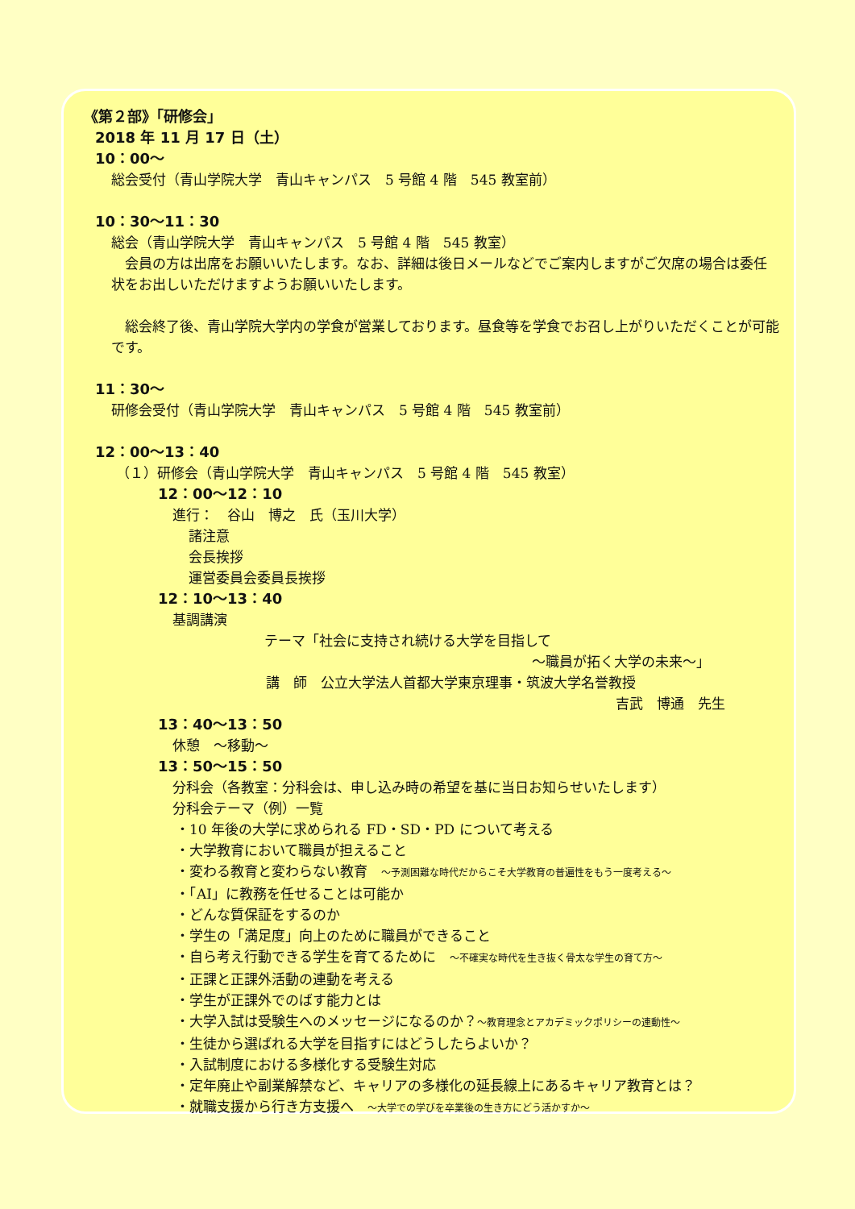《第２部》「研修会」
2018 年 11 月 17 日（土）
10：00～
総会受付（青山学院大学　青山キャンパス　5 号館 4 階　545 教室前）
10：30～11：30
総会（青山学院大学　青山キャンパス　5 号館 4 階　545 教室）
　会員の方は出席をお願いいたします。なお、詳細は後日メールなどでご案内しますがご欠席の場合は委任状をお出しいただけますようお願いいたします。
　総会終了後、青山学院大学内の学食が営業しております。昼食等を学食でお召し上がりいただくことが可能です。
11：30～
研修会受付（青山学院大学　青山キャンパス　5 号館 4 階　545 教室前）
12：00～13：40
（１）研修会（青山学院大学　青山キャンパス　5 号館 4 階　545 教室）
12：00～12：10
進行：　谷山　博之　氏（玉川大学）
諸注意
会長挨拶
運営委員会委員長挨拶
12：10～13：40
基調講演
テーマ「社会に支持され続ける大学を目指して
～職員が拓く大学の未来～」
講　師　公立大学法人首都大学東京理事・筑波大学名誉教授
吉武　博通　先生
13：40～13：50
休憩　～移動～
13：50～15：50
分科会（各教室：分科会は、申し込み時の希望を基に当日お知らせいたします）
分科会テーマ（例）一覧
・10 年後の大学に求められる FD・SD・PD について考える
・大学教育において職員が担えること
・変わる教育と変わらない教育　～予測困難な時代だからこそ大学教育の普遍性をもう一度考える～
・「AI」に教務を任せることは可能か
・どんな質保証をするのか
・学生の「満足度」向上のために職員ができること
・自ら考え行動できる学生を育てるために　～不確実な時代を生き抜く骨太な学生の育て方～
・正課と正課外活動の連動を考える
・学生が正課外でのばす能力とは
・大学入試は受験生へのメッセージになるのか？～教育理念とアカデミックポリシーの連動性～
・生徒から選ばれる大学を目指すにはどうしたらよいか？
・入試制度における多様化する受験生対応
・定年廃止や副業解禁など、キャリアの多様化の延長線上にあるキャリア教育とは？
・就職支援から行き方支援へ　～大学での学びを卒業後の生き方にどう活かすか～